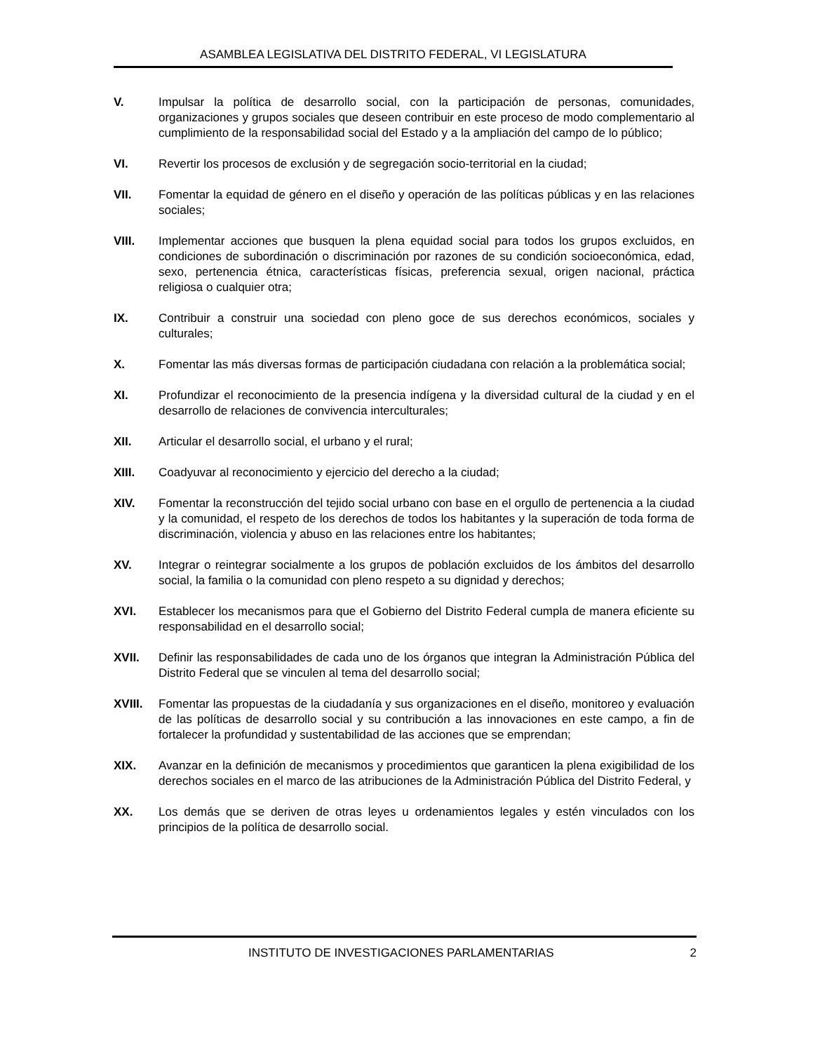ASAMBLEA LEGISLATIVA DEL DISTRITO FEDERAL, VI LEGISLATURA
V. Impulsar la política de desarrollo social, con la participación de personas, comunidades, organizaciones y grupos sociales que deseen contribuir en este proceso de modo complementario al cumplimiento de la responsabilidad social del Estado y a la ampliación del campo de lo público;
VI. Revertir los procesos de exclusión y de segregación socio-territorial en la ciudad;
VII. Fomentar la equidad de género en el diseño y operación de las políticas públicas y en las relaciones sociales;
VIII. Implementar acciones que busquen la plena equidad social para todos los grupos excluidos, en condiciones de subordinación o discriminación por razones de su condición socioeconómica, edad, sexo, pertenencia étnica, características físicas, preferencia sexual, origen nacional, práctica religiosa o cualquier otra;
IX. Contribuir a construir una sociedad con pleno goce de sus derechos económicos, sociales y culturales;
X. Fomentar las más diversas formas de participación ciudadana con relación a la problemática social;
XI. Profundizar el reconocimiento de la presencia indígena y la diversidad cultural de la ciudad y en el desarrollo de relaciones de convivencia interculturales;
XII. Articular el desarrollo social, el urbano y el rural;
XIII. Coadyuvar al reconocimiento y ejercicio del derecho a la ciudad;
XIV. Fomentar la reconstrucción del tejido social urbano con base en el orgullo de pertenencia a la ciudad y la comunidad, el respeto de los derechos de todos los habitantes y la superación de toda forma de discriminación, violencia y abuso en las relaciones entre los habitantes;
XV. Integrar o reintegrar socialmente a los grupos de población excluidos de los ámbitos del desarrollo social, la familia o la comunidad con pleno respeto a su dignidad y derechos;
XVI. Establecer los mecanismos para que el Gobierno del Distrito Federal cumpla de manera eficiente su responsabilidad en el desarrollo social;
XVII. Definir las responsabilidades de cada uno de los órganos que integran la Administración Pública del Distrito Federal que se vinculen al tema del desarrollo social;
XVIII. Fomentar las propuestas de la ciudadanía y sus organizaciones en el diseño, monitoreo y evaluación de las políticas de desarrollo social y su contribución a las innovaciones en este campo, a fin de fortalecer la profundidad y sustentabilidad de las acciones que se emprendan;
XIX. Avanzar en la definición de mecanismos y procedimientos que garanticen la plena exigibilidad de los derechos sociales en el marco de las atribuciones de la Administración Pública del Distrito Federal, y
XX. Los demás que se deriven de otras leyes u ordenamientos legales y estén vinculados con los principios de la política de desarrollo social.
INSTITUTO DE INVESTIGACIONES PARLAMENTARIAS 2